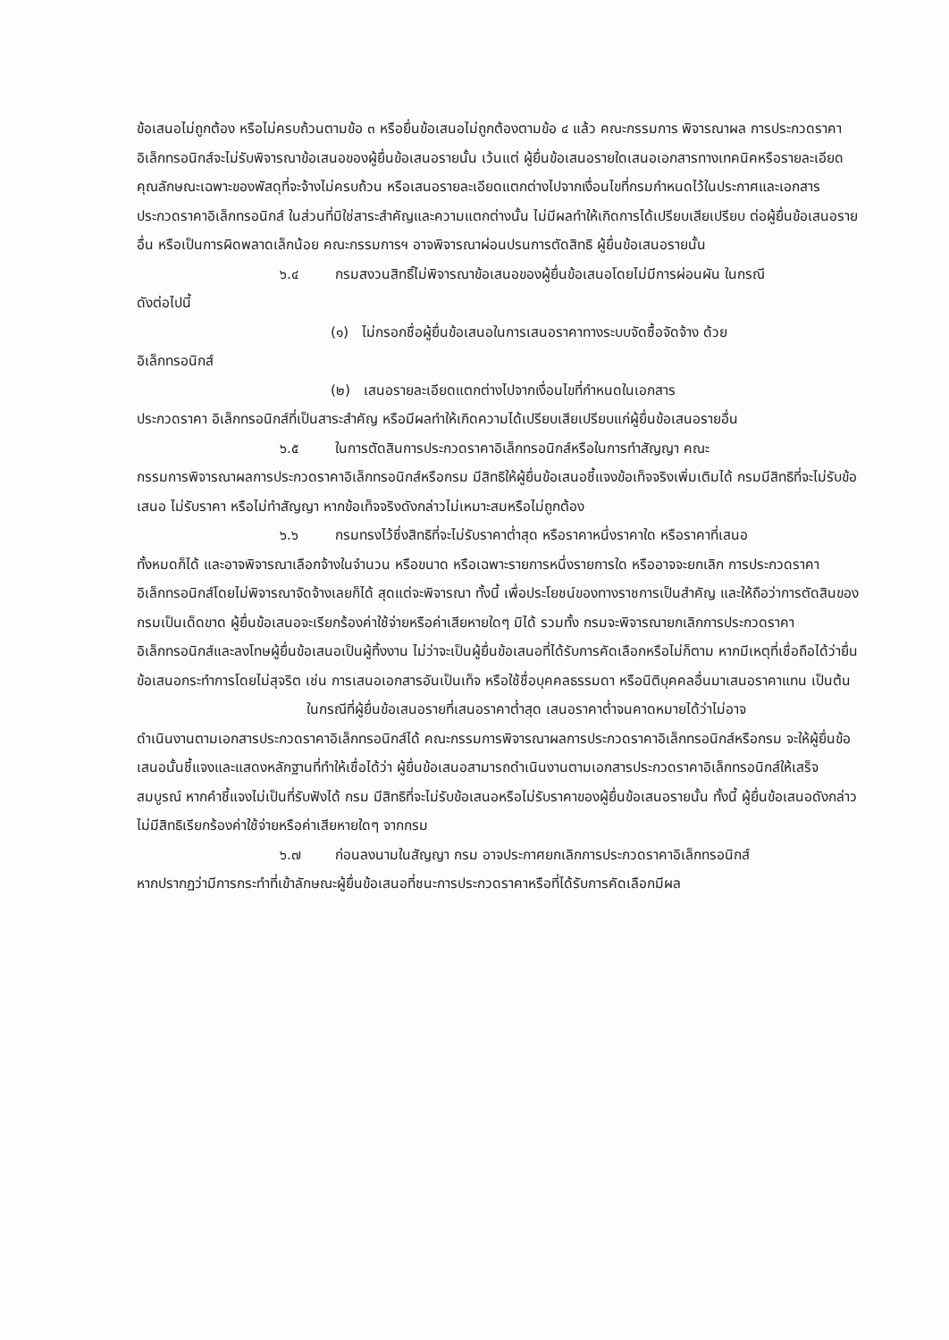ข้อเสนอไม่ถูกต้อง หรือไม่ครบถ้วนตามข้อ ๓ หรือยื่นข้อเสนอไม่ถูกต้องตามข้อ ๔ แล้ว คณะกรรมการ พิจารณาผล การประกวดราคาอิเล็กทรอนิกส์จะไม่รับพิจารณาข้อเสนอของผู้ยื่นข้อเสนอรายนั้น เว้นแต่ ผู้ยื่นข้อเสนอรายใดเสนอเอกสารทางเทคนิคหรือรายละเอียดคุณลักษณะเฉพาะของพัสดุที่จะจ้างไม่ครบถ้วน หรือเสนอรายละเอียดแตกต่างไปจากเงื่อนไขที่กรมกำหนดไว้ในประกาศและเอกสารประกวดราคาอิเล็กทรอนิกส์ ในส่วนที่มิใช่สาระสำคัญและความแตกต่างนั้น ไม่มีผลทำให้เกิดการได้เปรียบเสียเปรียบ ต่อผู้ยื่นข้อเสนอรายอื่น หรือเป็นการผิดพลาดเล็กน้อย คณะกรรมการฯ อาจพิจารณาผ่อนปรนการตัดสิทธิ ผู้ยื่นข้อเสนอรายนั้น
๖.๔ กรมสงวนสิทธิ์ไม่พิจารณาข้อเสนอของผู้ยื่นข้อเสนอโดยไม่มีการผ่อนผัน ในกรณี
ดังต่อไปนี้
(๑) ไม่กรอกชื่อผู้ยื่นข้อเสนอในการเสนอราคาทางระบบจัดซื้อจัดจ้าง ด้วย
อิเล็กทรอนิกส์
(๒) เสนอรายละเอียดแตกต่างไปจากเงื่อนไขที่กำหนดในเอกสาร
ประกวดราคา อิเล็กทรอนิกส์ที่เป็นสาระสำคัญ หรือมีผลทำให้เกิดความได้เปรียบเสียเปรียบแก่ผู้ยื่นข้อเสนอรายอื่น
๖.๕ ในการตัดสินการประกวดราคาอิเล็กทรอนิกส์หรือในการทำสัญญา คณะ
กรรมการพิจารณาผลการประกวดราคาอิเล็กทรอนิกส์หรือกรม มีสิทธิให้ผู้ยื่นข้อเสนอชี้แจงข้อเท็จจริงเพิ่มเติมได้ กรมมีสิทธิที่จะไม่รับข้อเสนอ ไม่รับราคา หรือไม่ทำสัญญา หากข้อเท็จจริงดังกล่าวไม่เหมาะสมหรือไม่ถูกต้อง
๖.๖ กรมทรงไว้ซึ่งสิทธิที่จะไม่รับราคาต่ำสุด หรือราคาหนึ่งราคาใด หรือราคาที่เสนอ
ทั้งหมดก็ได้ และอาจพิจารณาเลือกจ้างในจำนวน หรือขนาด หรือเฉพาะรายการหนึ่งรายการใด หรืออาจจะยกเลิก การประกวดราคาอิเล็กทรอนิกส์โดยไม่พิจารณาจัดจ้างเลยก็ได้ สุดแต่จะพิจารณา ทั้งนี้ เพื่อประโยชน์ของทางราชการเป็นสำคัญ และให้ถือว่าการตัดสินของ กรมเป็นเด็ดขาด ผู้ยื่นข้อเสนอจะเรียกร้องค่าใช้จ่ายหรือค่าเสียหายใดๆ มิได้ รวมทั้ง กรมจะพิจารณายกเลิกการประกวดราคาอิเล็กทรอนิกส์และลงโทษผู้ยื่นข้อเสนอเป็นผู้ทิ้งงาน ไม่ว่าจะเป็นผู้ยื่นข้อเสนอที่ได้รับการคัดเลือกหรือไม่ก็ตาม หากมีเหตุที่เชื่อถือได้ว่ายื่นข้อเสนอกระทำการโดยไม่สุจริต เช่น การเสนอเอกสารอันเป็นเท็จ หรือใช้ชื่อบุคคลธรรมดา หรือนิติบุคคลอื่นมาเสนอราคาแทน เป็นต้น
ในกรณีที่ผู้ยื่นข้อเสนอรายที่เสนอราคาต่ำสุด เสนอราคาต่ำจนคาดหมายได้ว่าไม่อาจ
ดำเนินงานตามเอกสารประกวดราคาอิเล็กทรอนิกส์ได้ คณะกรรมการพิจารณาผลการประกวดราคาอิเล็กทรอนิกส์หรือกรม จะให้ผู้ยื่นข้อเสนอนั้นชี้แจงและแสดงหลักฐานที่ทำให้เชื่อได้ว่า ผู้ยื่นข้อเสนอสามารถดำเนินงานตามเอกสารประกวดราคาอิเล็กทรอนิกส์ให้เสร็จสมบูรณ์ หากคำชี้แจงไม่เป็นที่รับฟังได้ กรม มีสิทธิที่จะไม่รับข้อเสนอหรือไม่รับราคาของผู้ยื่นข้อเสนอรายนั้น ทั้งนี้ ผู้ยื่นข้อเสนอดังกล่าวไม่มีสิทธิเรียกร้องค่าใช้จ่ายหรือค่าเสียหายใดๆ จากกรม
๖.๗ ก่อนลงนามในสัญญา กรม อาจประกาศยกเลิกการประกวดราคาอิเล็กทรอนิกส์
หากปรากฏว่ามีการกระทำที่เข้าลักษณะผู้ยื่นข้อเสนอที่ชนะการประกวดราคาหรือที่ได้รับการคัดเลือกมีผล